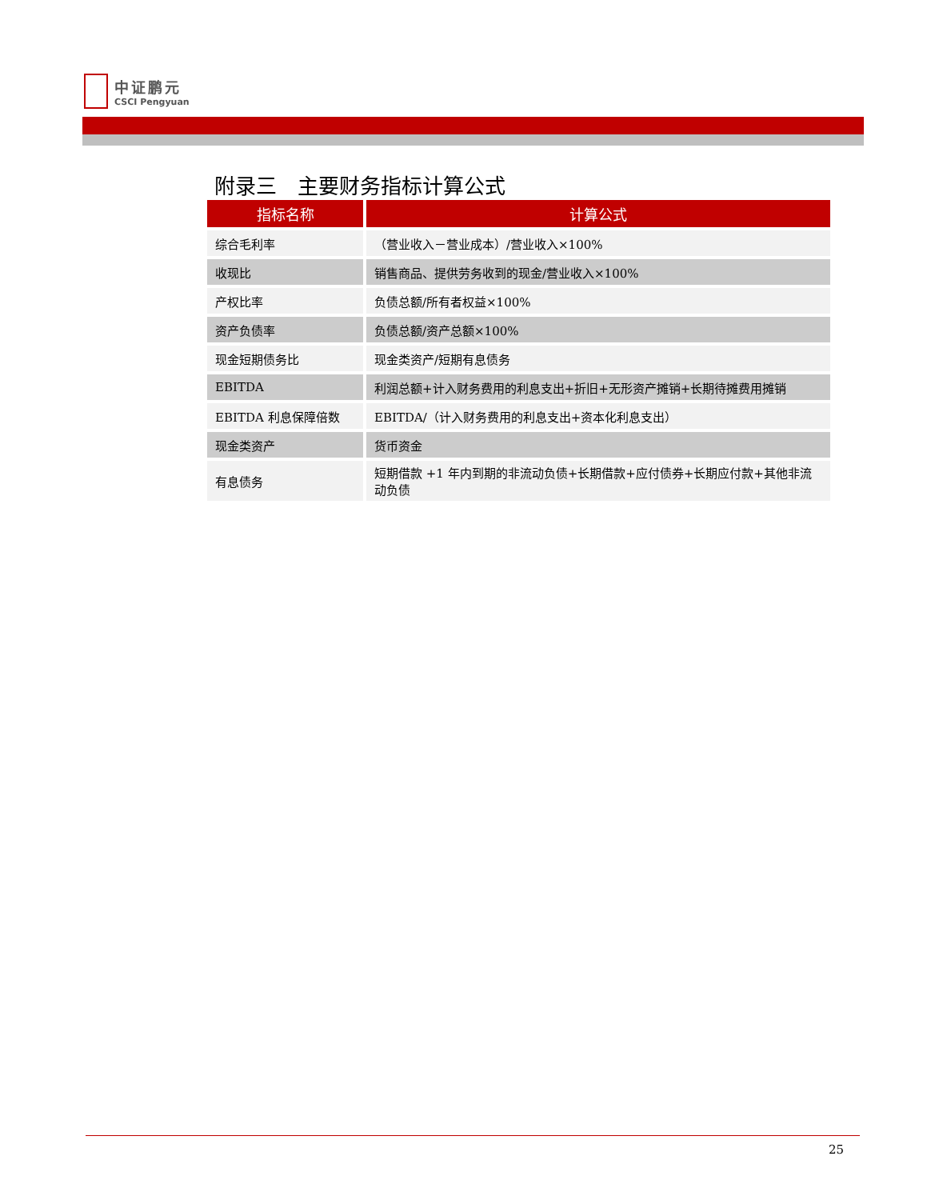中证鹏元
CSCI Pengyuan
附录三　主要财务指标计算公式
| 指标名称 | 计算公式 |
| --- | --- |
| 综合毛利率 | （营业收入－营业成本）/营业收入×100% |
| 收现比 | 销售商品、提供劳务收到的现金/营业收入×100% |
| 产权比率 | 负债总额/所有者权益×100% |
| 资产负债率 | 负债总额/资产总额×100% |
| 现金短期债务比 | 现金类资产/短期有息债务 |
| EBITDA | 利润总额+计入财务费用的利息支出+折旧+无形资产摊销+长期待摊费用摊销 |
| EBITDA 利息保障倍数 | EBITDA/（计入财务费用的利息支出+资本化利息支出） |
| 现金类资产 | 货币资金 |
| 有息债务 | 短期借款 +1 年内到期的非流动负债+长期借款+应付债券+长期应付款+其他非流动负债 |
25